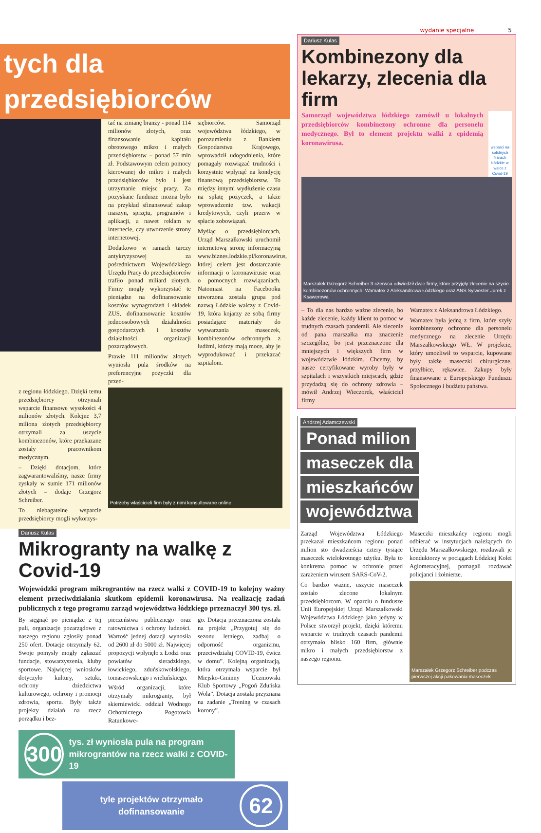wydanie specjalne 5
tych dla przedsiębiorców
tać na zmianę branży - ponad 114 milionów złotych, oraz finansowanie kapitału obrotowego mikro i małych przedsiębiorstw – ponad 57 mln zł. Podstawowym celem pomocy kierowanej do mikro i małych przedsiębiorców było i jest utrzymanie miejsc pracy. Za pozyskane fundusze można było na przykład sfinansować zakup maszyn, sprzętu, programów i aplikacji, a nawet reklam w internecie, czy utworzenie strony internetowej.
Dodatkowo w ramach tarczy antykryzysowej za pośrednictwem Wojewódzkiego Urzędu Pracy do przedsiębiorców trafiło ponad miliard złotych. Firmy mogły wykorzystać te pieniądze na dofinansowanie kosztów wynagrodzeń i składek ZUS, dofinansowanie kosztów jednoosobowych działalności gospodarczych i kosztów działalności organizacji pozarządowych.
Prawie 111 milionów złotych wyniosła pula środków na preferencyjne pożyczki dla przed-
siębiorców. Samorząd województwa łódzkiego, w porozumieniu z Bankiem Gospodarstwa Krajowego, wprowadził udogodnienia, które pomagały rozwiązać trudności i korzystnie wpłynąć na kondycję finansową przedsiębiorstw. To między innymi wydłużenie czasu na spłatę pożyczek, a także wprowadzenie tzw. wakacji kredytowych, czyli przerw w spłacie zobowiązań.
Myśląc o przedsiębiorcach, Urząd Marszałkowski uruchomił internetową stronę informacyjną www.biznes.lodzkie.pl/koronawirus, której celem jest dostarczanie informacji o koronawirusie oraz o pomocnych rozwiązaniach. Natomiast na Facebooku utworzona została grupa pod nazwą Łódzkie walczy z Covid-19, która kojarzy ze sobą firmy posiadające materiały do wytwarzania maseczek, kombinezonów ochronnych, z ludźmi, którzy mają moce, aby je wyprodukować i przekazać szpitalom.
z regionu łódzkiego. Dzięki temu przedsiębiorcy otrzymali wsparcie finansowe wysokości 4 milionów złotych. Kolejne 3,7 miliona złotych przedsiębiorcy otrzymali za uszycie kombinezonów, które przekazane zostały pracownikom medycznym.
– Dzięki dotacjom, które zagwarantowaliśmy, nasze firmy zyskały w sumie 171 milionów złotych – dodaje Grzegorz Schreiber.
To niebagatelne wsparcie przedsiębiorcy mogli wykorzys-
Potrzeby właścicieli firm były z nimi konsultowane online
Dariusz Kulas
Mikrogranty na walkę z Covid-19
Wojewódzki program mikrograntów na rzecz walki z COVID-19 to kolejny ważny element przeciwdziałania skutkom epidemii koronawirusa. Na realizację zadań publicznych z tego programu zarząd województwa łódzkiego przeznaczył 300 tys. zł.
By sięgnąć po pieniądze z tej puli, organizacje pozarządowe z naszego regionu zgłosiły ponad 250 ofert. Dotacje otrzymały 62. Swoje pomysły mogły zgłaszać fundacje, stowarzyszenia, kluby sportowe. Najwięcej wniosków dotyczyło kultury, sztuki, ochrony dziedzictwa kulturowego, ochrony i promocji zdrowia, sportu. Były także projekty działań na rzecz porządku i bez-
pieczeństwa publicznego oraz ratownictwa i ochrony ludności. Wartość jednej dotacji wynosiła od 2600 zł do 5000 zł. Najwięcej propozycji wpłynęło z Łodzi oraz powiatów sieradzkiego, łowickiego, zduńskowolskiego, tomaszowskiego i wieluńskiego.
Wśród organizacji, które otrzymały mikrogranty, był skierniewicki oddział Wodnego Ochotniczego Pogotowia Ratunkowe-
go. Dotacja przeznaczona została na projekt „Przygotuj się do sezonu letniego, zadbaj o odporność organizmu, przeciwdziałaj COVID-19, ćwicz w domu”. Kolejną organizacją, która otrzymała wsparcie był Miejsko-Gminny Uczniowski Klub Sportowy „Pogoń Zduńska Wola”. Dotacja została przyznana na zadanie „Trening w czasach korony”.
300 tys. zł wyniosła pula na program mikrograntów na rzecz walki z COVID-19
tyle projektów otrzymało dofinansowanie 62
Dariusz Kulas
Kombinezony dla lekarzy, zlecenia dla firm
Samorząd województwa łódzkiego zamówił u lokalnych przedsiębiorców kombinezony ochronne dla personelu medycznego. Był to element projektu walki z epidemią koronawirusa.
wsparci na solidnych filarach
Łódzkie w walce z Covid-19
Marszałek Grzegorz Schreiber 3 czerwca odwiedził dwie firmy, które przyjęły zlecenie na szycie kombinezonów ochronnych: Wamatex z Aleksandrowa Łódzkiego oraz ANS Sylwester Jurek z Ksawerowa
– To dla nas bardzo ważne zlecenie, bo każde zlecenie, każdy klient to pomoc w trudnych czasach pandemii. Ale zlecenie od pana marszałka ma znaczenie szczególne, bo jest przeznaczone dla mniejszych i większych firm w województwie łódzkim. Chcemy, by nasze certyfikowane wyroby były w szpitalach i wszystkich miejscach, gdzie przydadzą się do ochrony zdrowia – mówił Andrzej Wieczorek, właściciel firmy
Wamatex z Aleksandrowa Łódzkiego.
Wamatex była jedną z firm, które szyły kombinezony ochronne dla personelu medycznego na zlecenie Urzędu Marszałkowskiego WŁ. W projekcie, który umożliwił to wsparcie, kupowane były także maseczki chirurgiczne, przyłbice, rękawice. Zakupy były finansowane z Europejskiego Funduszu Społecznego i budżetu państwa.
Andrzej Adamczewski
Ponad milion
maseczek dla
mieszkańców
województwa
Zarząd Województwa Łódzkiego przekazał mieszkańcom regionu ponad milion sto dwadzieścia cztery tysiące maseczek wielokrotnego użytku. Była to konkretna pomoc w ochronie przed zarażeniem wirusem SARS-CoV-2.
Co bardzo ważne, uszycie maseczek zostało zlecone lokalnym przedsiębiorcom. W oparciu o fundusze Unii Europejskiej Urząd Marszałkowski Województwa Łódzkiego jako jedyny w Polsce stworzył projekt, dzięki któremu wsparcie w trudnych czasach pandemii otrzymało blisko 160 firm, głównie mikro i małych przedsiębiorstw z naszego regionu.
Maseczki mieszkańcy regionu mogli odbierać w instytucjach należących do Urzędu Marszałkowskiego, rozdawali je konduktorzy w pociągach Łódzkiej Kolei Aglomeracyjnej, pomagali rozdawać policjanci i żołnierze.
Marszałek Grzegorz Schreiber podczas pierwszej akcji pakowania maseczek